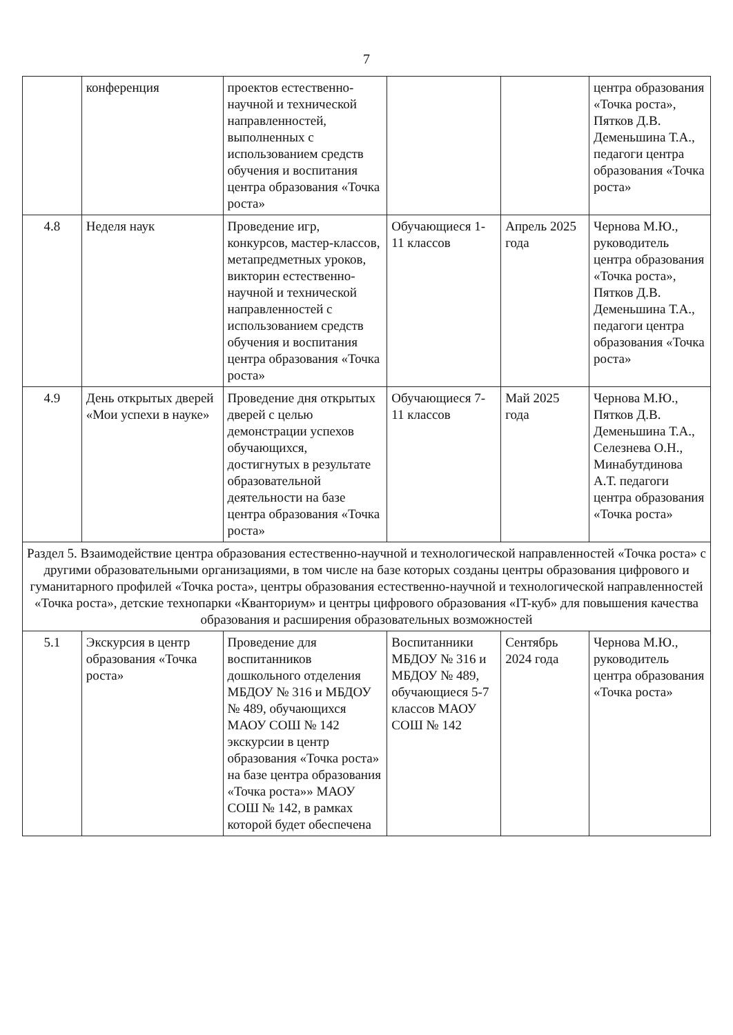7
| | конференция | проектов естественно-научной и технической направленностей, выполненных с использованием средств обучения и воспитания центра образования «Точка роста» | | | центра образования «Точка роста», Пятков Д.В. Деменьшина Т.А., педагоги центра образования «Точка роста» |
| 4.8 | Неделя наук | Проведение игр, конкурсов, мастер-классов, метапредметных уроков, викторин естественно-научной и технической направленностей с использованием средств обучения и воспитания центра образования «Точка роста» | Обучающиеся 1-11 классов | Апрель 2025 года | Чернова М.Ю., руководитель центра образования «Точка роста», Пятков Д.В. Деменьшина Т.А., педагоги центра образования «Точка роста» |
| 4.9 | День открытых дверей «Мои успехи в науке» | Проведение дня открытых дверей с целью демонстрации успехов обучающихся, достигнутых в результате образовательной деятельности на базе центра образования «Точка роста» | Обучающиеся 7-11 классов | Май 2025 года | Чернова М.Ю., Пятков Д.В. Деменьшина Т.А., Селезнева О.Н., Минабутдинова А.Т. педагоги центра образования «Точка роста» |
| Раздел 5. Взаимодействие центра образования естественно-научной и технологической направленностей «Точка роста» с другими образовательными организациями, в том числе на базе которых созданы центры образования цифрового и гуманитарного профилей «Точка роста», центры образования естественно-научной и технологической направленностей «Точка роста», детские технопарки «Кванториум» и центры цифрового образования «IT-куб» для повышения качества образования и расширения образовательных возможностей | | | | | |
| 5.1 | Экскурсия в центр образования «Точка роста» | Проведение для воспитанников дошкольного отделения МБДОУ № 316 и МБДОУ № 489, обучающихся МАОУ СОШ № 142 экскурсии в центр образования «Точка роста» на базе центра образования «Точка роста»» МАОУ СОШ № 142, в рамках которой будет обеспечена | Воспитанники МБДОУ № 316 и МБДОУ № 489, обучающиеся 5-7 классов МАОУ СОШ № 142 | Сентябрь 2024 года | Чернова М.Ю., руководитель центра образования «Точка роста» |